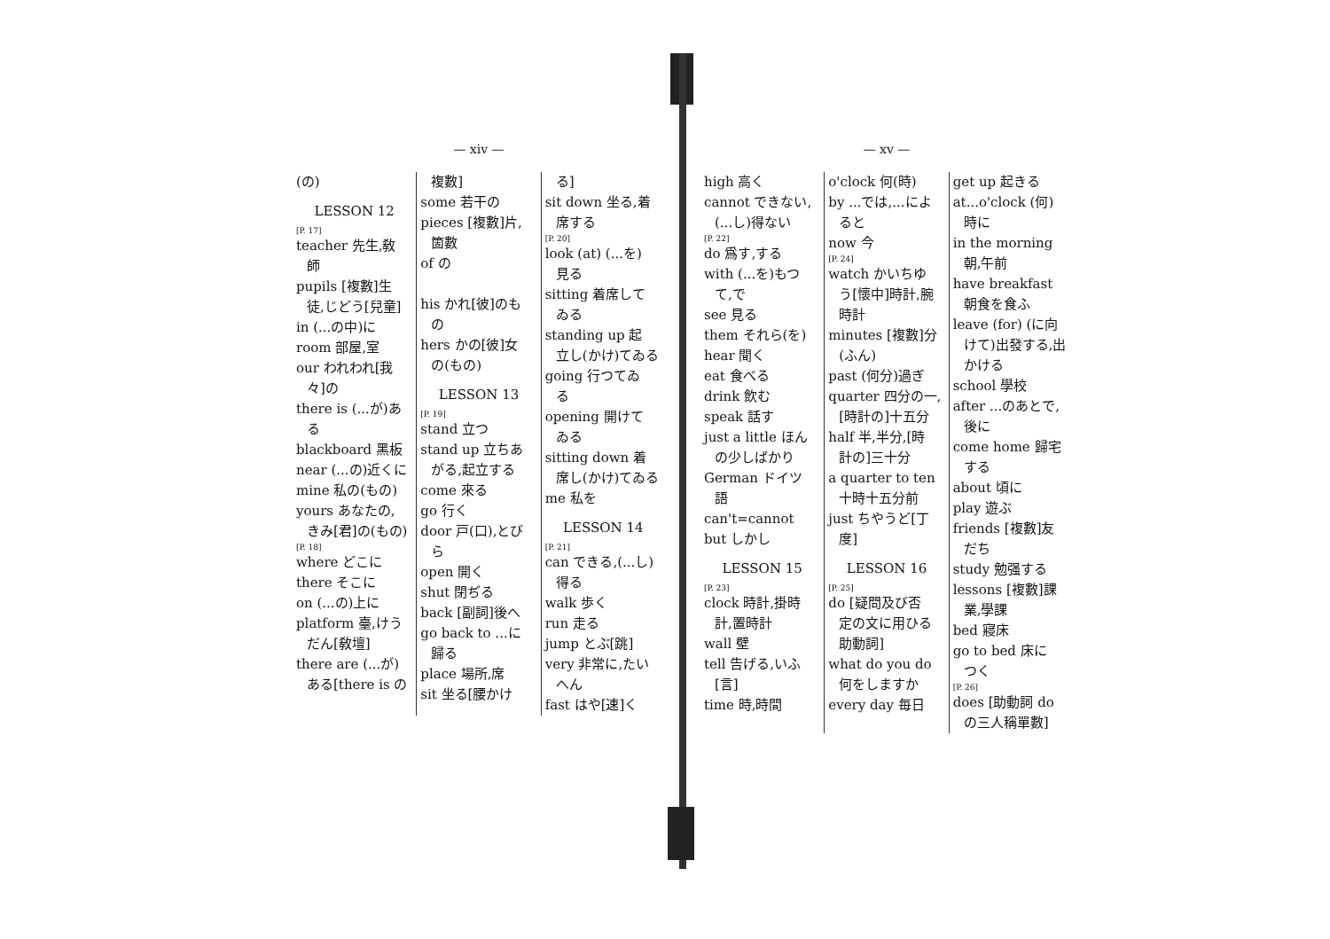— xiv —
(の)
LESSON 12
[P. 17]
teacher 先生,敎
師
pupils [複數]生
徒,じどう[兒童]
in (...の中)に
room 部屋,室
our われわれ[我
々]の
there is (...が)あ
る
blackboard 黑板
near (...の)近くに
mine 私の(もの)
yours あなたの,
きみ[君]の(もの)
[P. 18]
where どこに
there そこに
on (...の)上に
platform 臺,けう
だん[敎壇]
there are (...が)
ある[there is の
複數]
some 若干の
pieces [複數]片,
箇數
of の
his かれ[彼]のも
の
hers かの[彼]女
の(もの)
LESSON 13
[P. 19]
stand 立つ
stand up 立ちあ
がる,起立する
come 來る
go 行く
door 戸(口),とび
ら
open 開く
shut 閉ぢる
back [副詞]後へ
go back to ...に
歸る
place 場所,席
sit 坐る[腰かけ
る]
sit down 坐る,着
席する
[P. 20]
look (at) (...を)
見る
sitting 着席して
ゐる
standing up 起
立し(かけ)てゐる
going 行つてゐ
る
opening 開けて
ゐる
sitting down 着
席し(かけ)てゐる
me 私を
LESSON 14
[P. 21]
can できる,(...し)
得る
walk 歩く
run 走る
jump とぶ[跳]
very 非常に,たい
へん
fast はや[速]く
— xv —
high 高く
cannot できない,
(...し)得ない
[P. 22]
do 爲す,する
with (...を)もつ
て,で
see 見る
them それら(を)
hear 聞く
eat 食べる
drink 飲む
speak 話す
just a little ほん
の少しばかり
German ドイツ
語
can't=cannot
but しかし
LESSON 15
[P. 23]
clock 時計,掛時
計,置時計
wall 壁
tell 告げる,いふ
[言]
time 時,時間
o'clock 何(時)
by ...では,...によ
ると
now 今
[P. 24]
watch かいちゆ
う[懷中]時計,腕時計
minutes [複數]分
(ふん)
past (何分)過ぎ
quarter 四分の一,
[時計の]十五分
half 半,半分,[時
計の]三十分
a quarter to ten
十時十五分前
just ちやうど[丁
度]
LESSON 16
[P. 25]
do [疑問及び否
定の文に用ひる助動詞]
what do you do
何をしますか
every day 毎日
get up 起きる
at...o'clock (何)
時に
in the morning
朝,午前
have breakfast
朝食を食ふ
leave (for) (に向
けて)出發する,出かける
school 學校
after ...のあとで,
後に
come home 歸宅
する
about 頃に
play 遊ぶ
friends [複數]友
だち
study 勉强する
lessons [複數]課
業,學課
bed 寢床
go to bed 床に
つく
[P. 26]
does [助動詞 do
の三人稱單數]